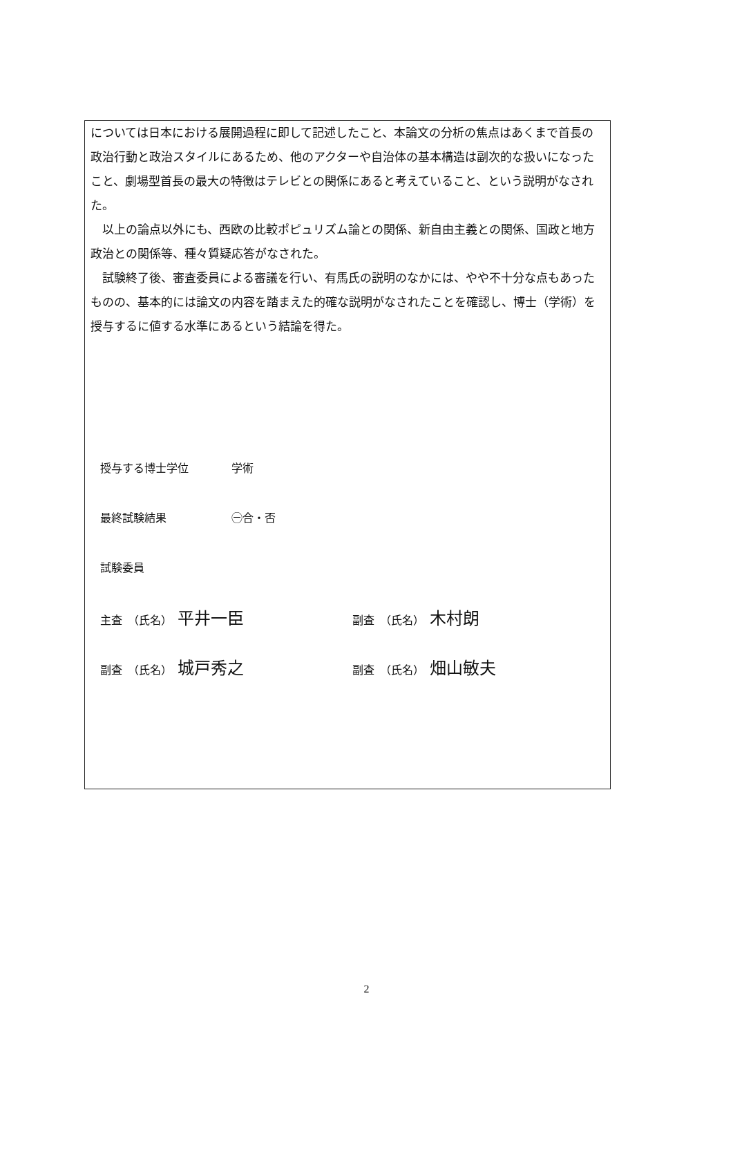については日本における展開過程に即して記述したこと、本論文の分析の焦点はあくまで首長の政治行動と政治スタイルにあるため、他のアクターや自治体の基本構造は副次的な扱いになったこと、劇場型首長の最大の特徴はテレビとの関係にあると考えていること、という説明がなされた。
以上の論点以外にも、西欧の比較ポピュリズム論との関係、新自由主義との関係、国政と地方政治との関係等、種々質疑応答がなされた。
試験終了後、審査委員による審議を行い、有馬氏の説明のなかには、やや不十分な点もあったものの、基本的には論文の内容を踏まえた的確な説明がなされたことを確認し、博士（学術）を授与するに値する水準にあるという結論を得た。
授与する博士学位 学術
最終試験結果 ㊀合・否
試験委員
主査　（氏名） 平井一臣
副査　（氏名） 木村朗
副査　（氏名） 城戸秀之
副査　（氏名） 畑山敏夫
2